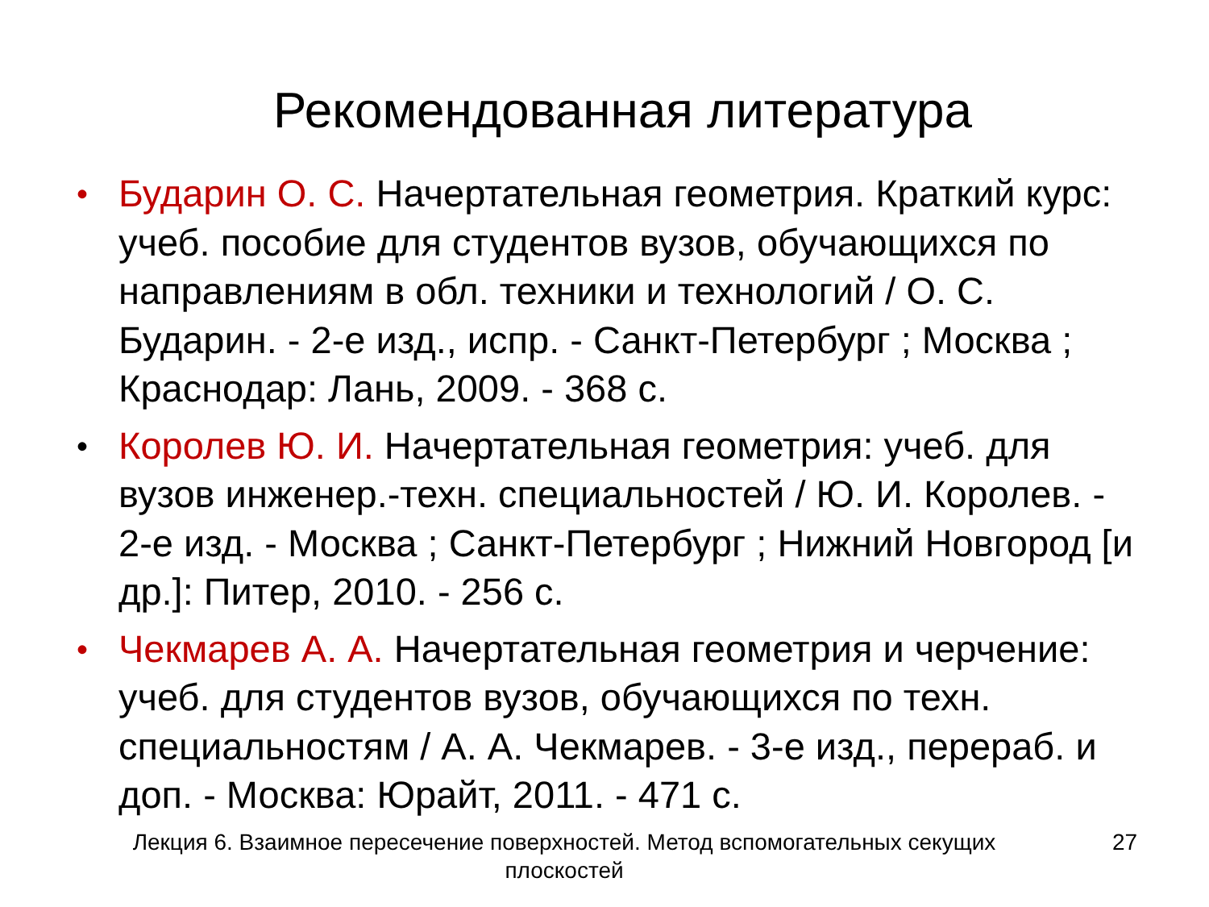Рекомендованная литература
• Бударин О. С. Начертательная геометрия. Краткий курс: учеб. пособие для студентов вузов, обучающихся по направлениям в обл. техники и технологий / О. С. Бударин. - 2-е изд., испр. - Санкт-Петербург ; Москва ; Краснодар: Лань, 2009. - 368 с.
• Королев Ю. И. Начертательная геометрия: учеб. для вузов инженер.-техн. специальностей / Ю. И. Королев. - 2-е изд. - Москва ; Санкт-Петербург ; Нижний Новгород [и др.]: Питер, 2010. - 256 с.
• Чекмарев А. А. Начертательная геометрия и черчение: учеб. для студентов вузов, обучающихся по техн. специальностям / А. А. Чекмарев. - 3-е изд., перераб. и доп. - Москва: Юрайт, 2011. - 471 с.
Лекция 6. Взаимное пересечение поверхностей. Метод вспомогательных секущих плоскостей
27